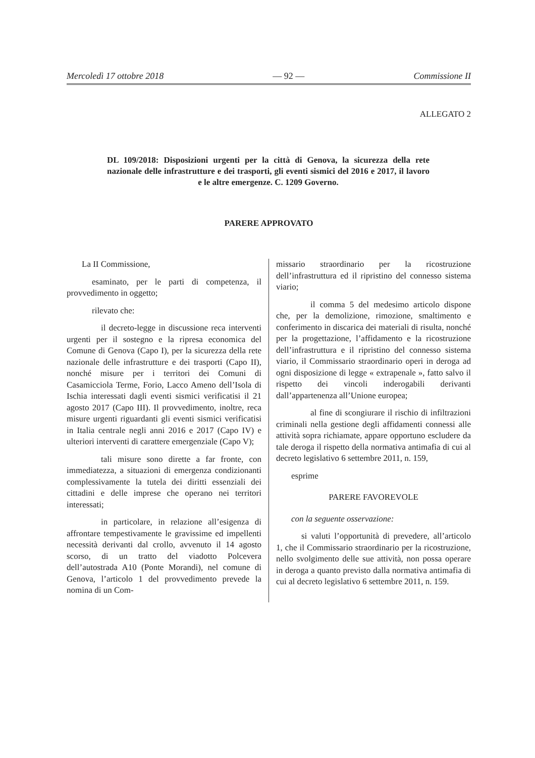Mercoledì 17 ottobre 2018 — 92 — Commissione II
ALLEGATO 2
DL 109/2018: Disposizioni urgenti per la città di Genova, la sicurezza della rete nazionale delle infrastrutture e dei trasporti, gli eventi sismici del 2016 e 2017, il lavoro e le altre emergenze. C. 1209 Governo.
PARERE APPROVATO
La II Commissione,
esaminato, per le parti di competenza, il provvedimento in oggetto;
rilevato che:
il decreto-legge in discussione reca interventi urgenti per il sostegno e la ripresa economica del Comune di Genova (Capo I), per la sicurezza della rete nazionale delle infrastrutture e dei trasporti (Capo II), nonché misure per i territori dei Comuni di Casamicciola Terme, Forio, Lacco Ameno dell’Isola di Ischia interessati dagli eventi sismici verificatisi il 21 agosto 2017 (Capo III). Il provvedimento, inoltre, reca misure urgenti riguardanti gli eventi sismici verificatisi in Italia centrale negli anni 2016 e 2017 (Capo IV) e ulteriori interventi di carattere emergenziale (Capo V);
tali misure sono dirette a far fronte, con immediatezza, a situazioni di emergenza condizionanti complessivamente la tutela dei diritti essenziali dei cittadini e delle imprese che operano nei territori interessati;
in particolare, in relazione all’esigenza di affrontare tempestivamente le gravissime ed impellenti necessità derivanti dal crollo, avvenuto il 14 agosto scorso, di un tratto del viadotto Polcevera dell’autostrada A10 (Ponte Morandi), nel comune di Genova, l’articolo 1 del provvedimento prevede la nomina di un Com-
missario straordinario per la ricostruzione dell’infrastruttura ed il ripristino del connesso sistema viario;
il comma 5 del medesimo articolo dispone che, per la demolizione, rimozione, smaltimento e conferimento in discarica dei materiali di risulta, nonché per la progettazione, l’affidamento e la ricostruzione dell’infrastruttura e il ripristino del connesso sistema viario, il Commissario straordinario operi in deroga ad ogni disposizione di legge « extrapenale », fatto salvo il rispetto dei vincoli inderogabili derivanti dall’appartenenza all’Unione europea;
al fine di scongiurare il rischio di infiltrazioni criminali nella gestione degli affidamenti connessi alle attività sopra richiamate, appare opportuno escludere da tale deroga il rispetto della normativa antimafia di cui al decreto legislativo 6 settembre 2011, n. 159,
esprime
PARERE FAVOREVOLE
con la seguente osservazione:
si valuti l’opportunità di prevedere, all’articolo 1, che il Commissario straordinario per la ricostruzione, nello svolgimento delle sue attività, non possa operare in deroga a quanto previsto dalla normativa antimafia di cui al decreto legislativo 6 settembre 2011, n. 159.